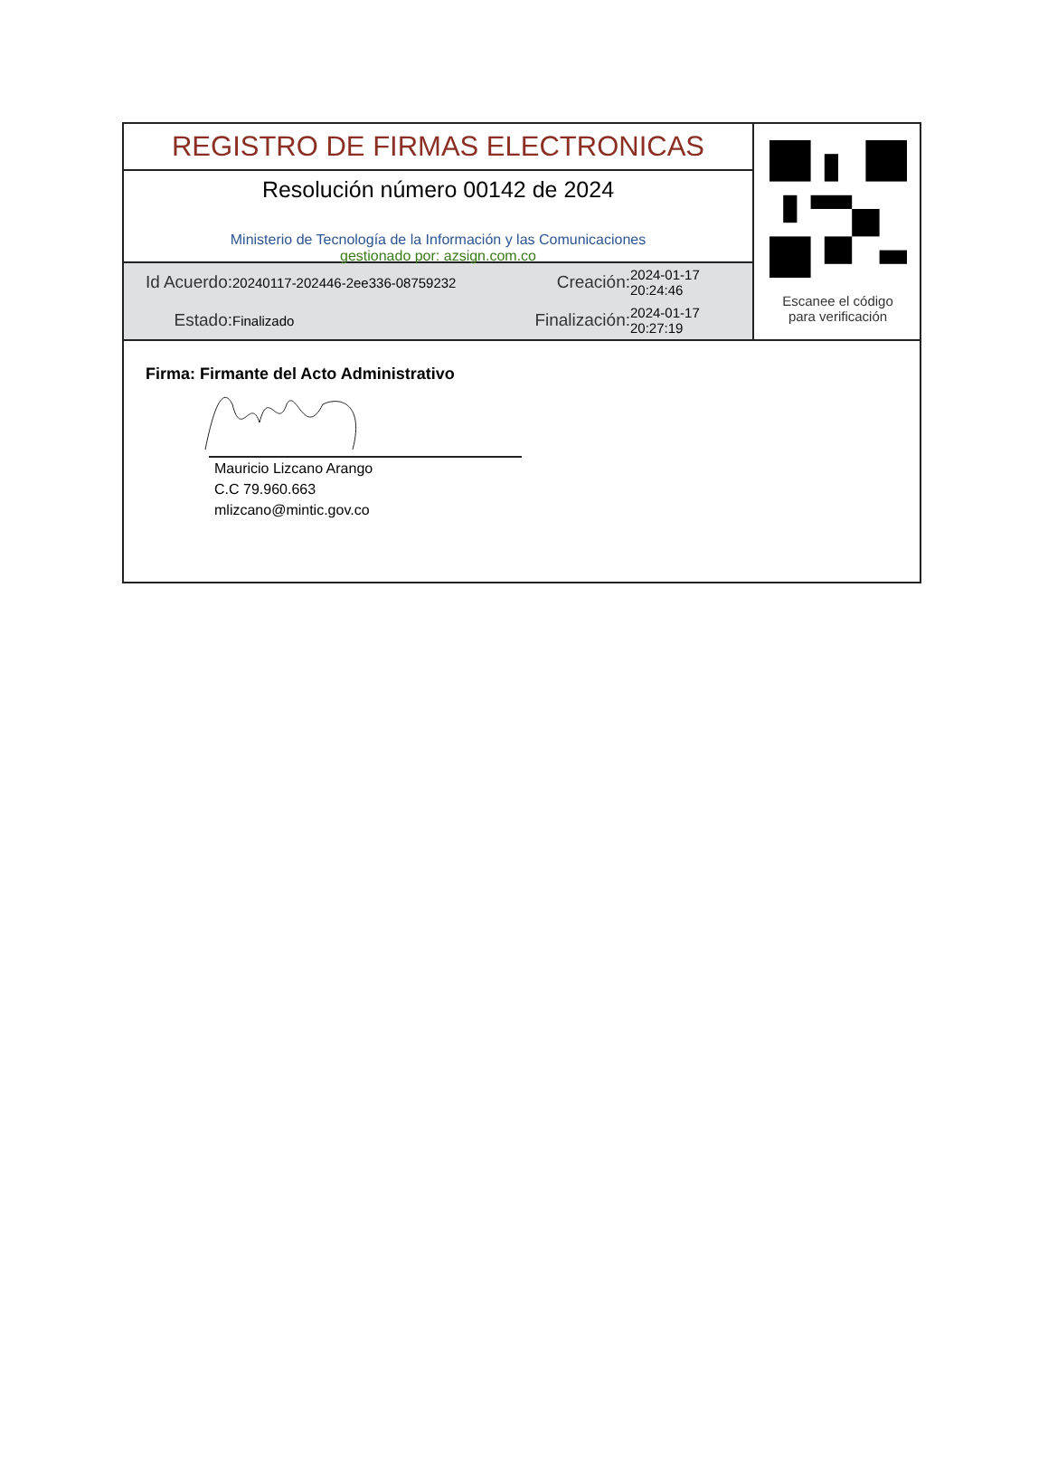REGISTRO DE FIRMAS ELECTRONICAS
Resolución número 00142 de 2024
Ministerio de Tecnología de la Información y las Comunicaciones
gestionado por: azsign.com.co
Id Acuerdo:
20240117-202446-2ee336-08759232
Creación:
2024-01-17 20:24:46
Estado:
Finalizado
Finalización:
2024-01-17 20:27:19
Escanee el código
para verificación
Firma: Firmante del Acto Administrativo
Mauricio Lizcano Arango
C.C 79.960.663
mlizcano@mintic.gov.co